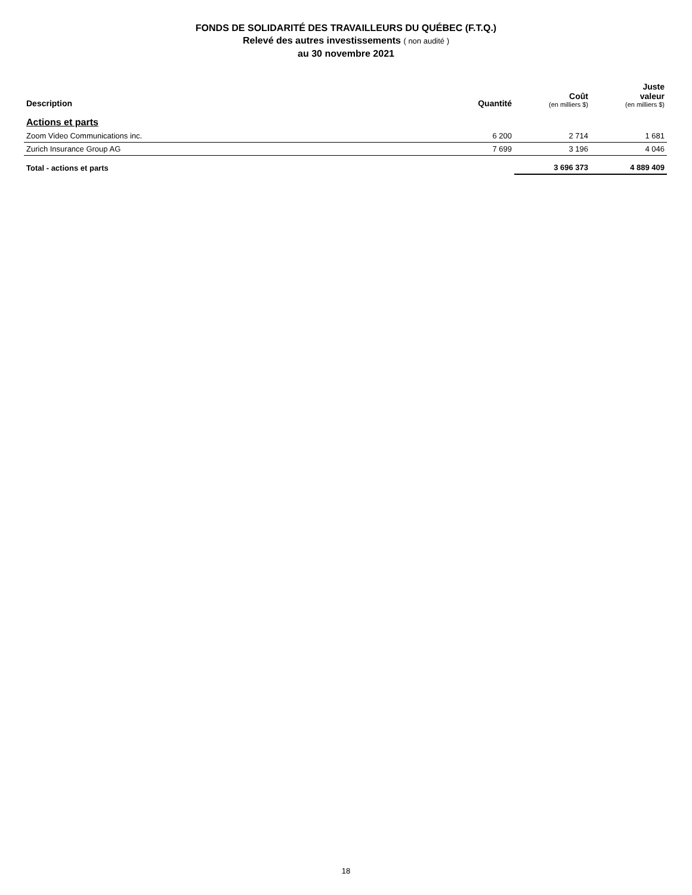FONDS DE SOLIDARITÉ DES TRAVAILLEURS DU QUÉBEC (F.T.Q.)
Relevé des autres investissements ( non audité )
au 30 novembre 2021
| Description | Quantité | Coût (en milliers $) | Juste valeur (en milliers $) |
| --- | --- | --- | --- |
| Actions et parts | | | |
| Zoom Video Communications inc. | 6 200 | 2 714 | 1 681 |
| Zurich Insurance Group AG | 7 699 | 3 196 | 4 046 |
| Total - actions et parts | | 3 696 373 | 4 889 409 |
18